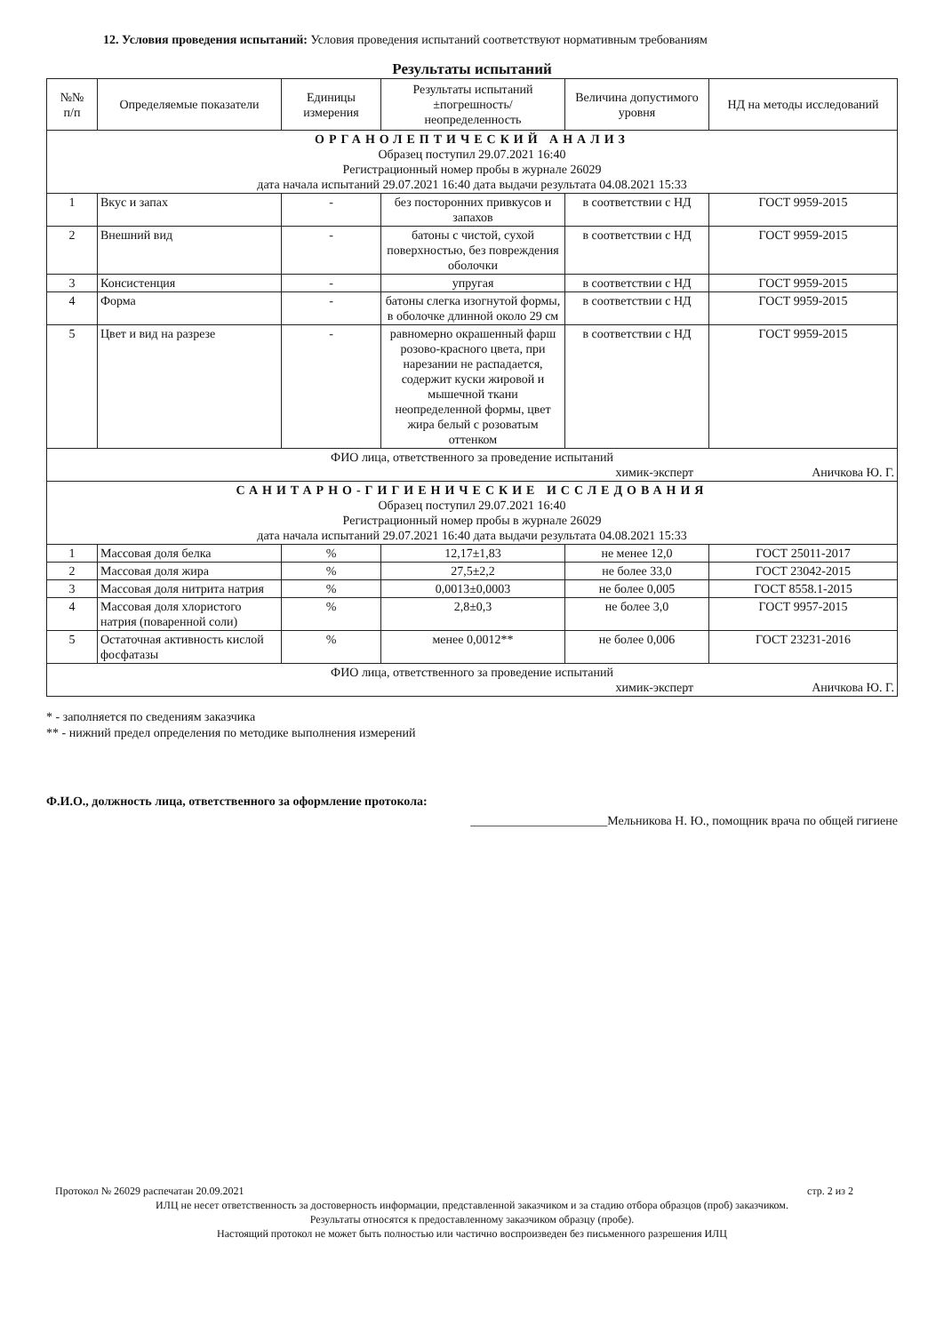12. Условия проведения испытаний: Условия проведения испытаний соответствуют нормативным требованиям
Результаты испытаний
| №№ п/п | Определяемые показатели | Единицы измерения | Результаты испытаний ±погрешность/ неопределенность | Величина допустимого уровня | НД на методы исследований |
| --- | --- | --- | --- | --- | --- |
| ОРГАНОЛЕПТИЧЕСКИЙ АНАЛИЗ Образец поступил 29.07.2021 16:40 Регистрационный номер пробы в журнале 26029 дата начала испытаний 29.07.2021 16:40 дата выдачи результата 04.08.2021 15:33 | | | | | |
| 1 | Вкус и запах | - | без посторонних привкусов и запахов | в соответствии с НД | ГОСТ 9959-2015 |
| 2 | Внешний вид | - | батоны с чистой, сухой поверхностью, без повреждения оболочки | в соответствии с НД | ГОСТ 9959-2015 |
| 3 | Консистенция | - | упругая | в соответствии с НД | ГОСТ 9959-2015 |
| 4 | Форма | - | батоны слегка изогнутой формы, в оболочке длинной около 29 см | в соответствии с НД | ГОСТ 9959-2015 |
| 5 | Цвет и вид на разрезе | - | равномерно окрашенный фарш розово-красного цвета, при нарезании не распадается, содержит куски жировой и мышечной ткани неопределенной формы, цвет жира белый с розоватым оттенком | в соответствии с НД | ГОСТ 9959-2015 |
| ФИО лица, ответственного за проведение испытаний химик-эксперт Аничкова Ю. Г. | | | | | |
| САНИТАРНО-ГИГИЕНИЧЕСКИЕ ИССЛЕДОВАНИЯ Образец поступил 29.07.2021 16:40 Регистрационный номер пробы в журнале 26029 дата начала испытаний 29.07.2021 16:40 дата выдачи результата 04.08.2021 15:33 | | | | | |
| 1 | Массовая доля белка | % | 12,17±1,83 | не менее 12,0 | ГОСТ 25011-2017 |
| 2 | Массовая доля жира | % | 27,5±2,2 | не более 33,0 | ГОСТ 23042-2015 |
| 3 | Массовая доля нитрита натрия | % | 0,0013±0,0003 | не более 0,005 | ГОСТ 8558.1-2015 |
| 4 | Массовая доля хлористого натрия (поваренной соли) | % | 2,8±0,3 | не более 3,0 | ГОСТ 9957-2015 |
| 5 | Остаточная активность кислой фосфатазы | % | менее 0,0012** | не более 0,006 | ГОСТ 23231-2016 |
| ФИО лица, ответственного за проведение испытаний химик-эксперт Аничкова Ю. Г. | | | | | |
* - заполняется по сведениям заказчика
** - нижний предел определения по методике выполнения измерений
Ф.И.О., должность лица, ответственного за оформление протокола:
______________________Мельникова Н. Ю., помощник врача по общей гигиене
Протокол № 26029 распечатан 20.09.2021 стр. 2 из 2
ИЛЦ не несет ответственность за достоверность информации, представленной заказчиком и за стадию отбора образцов (проб) заказчиком.
Результаты относятся к предоставленному заказчиком образцу (пробе).
Настоящий протокол не может быть полностью или частично воспроизведен без письменного разрешения ИЛЦ